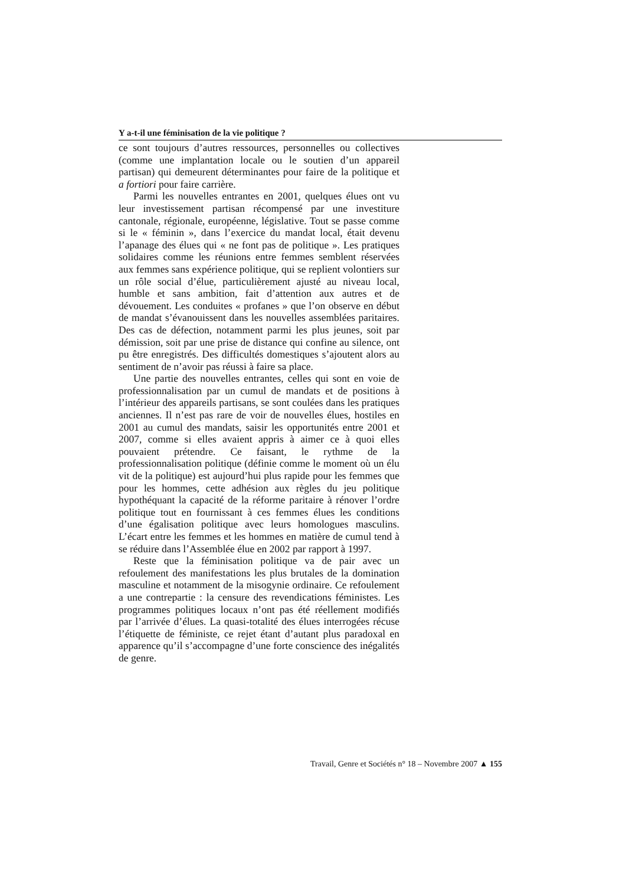Y a-t-il une féminisation de la vie politique ?
ce sont toujours d’autres ressources, personnelles ou collectives (comme une implantation locale ou le soutien d’un appareil partisan) qui demeurent déterminantes pour faire de la politique et a fortiori pour faire carrière.
Parmi les nouvelles entrantes en 2001, quelques élues ont vu leur investissement partisan récompensé par une investiture cantonale, régionale, européenne, législative. Tout se passe comme si le « féminin », dans l’exercice du mandat local, était devenu l’apanage des élues qui « ne font pas de politique ». Les pratiques solidaires comme les réunions entre femmes semblent réservées aux femmes sans expérience politique, qui se replient volontiers sur un rôle social d’élue, particulièrement ajusté au niveau local, humble et sans ambition, fait d’attention aux autres et de dévouement. Les conduites « profanes » que l’on observe en début de mandat s’évanouissent dans les nouvelles assemblées paritaires. Des cas de défection, notamment parmi les plus jeunes, soit par démission, soit par une prise de distance qui confine au silence, ont pu être enregistrés. Des difficultés domestiques s’ajoutent alors au sentiment de n’avoir pas réussi à faire sa place.
Une partie des nouvelles entrantes, celles qui sont en voie de professionnalisation par un cumul de mandats et de positions à l’intérieur des appareils partisans, se sont coulées dans les pratiques anciennes. Il n’est pas rare de voir de nouvelles élues, hostiles en 2001 au cumul des mandats, saisir les opportunités entre 2001 et 2007, comme si elles avaient appris à aimer ce à quoi elles pouvaient prétendre. Ce faisant, le rythme de la professionnalisation politique (définie comme le moment où un élu vit de la politique) est aujourd’hui plus rapide pour les femmes que pour les hommes, cette adhésion aux règles du jeu politique hypothéquant la capacité de la réforme paritaire à rénover l’ordre politique tout en fournissant à ces femmes élues les conditions d’une égalisation politique avec leurs homologues masculins. L’écart entre les femmes et les hommes en matière de cumul tend à se réduire dans l’Assemblée élue en 2002 par rapport à 1997.
Reste que la féminisation politique va de pair avec un refoulement des manifestations les plus brutales de la domination masculine et notamment de la misogynie ordinaire. Ce refoulement a une contrepartie : la censure des revendications féministes. Les programmes politiques locaux n’ont pas été réellement modifiés par l’arrivée d’élues. La quasi-totalité des élues interrogées récuse l’étiquette de féministe, ce rejet étant d’autant plus paradoxal en apparence qu’il s’accompagne d’une forte conscience des inégalités de genre.
Travail, Genre et Sociétés n° 18 – Novembre 2007 ▲ 155